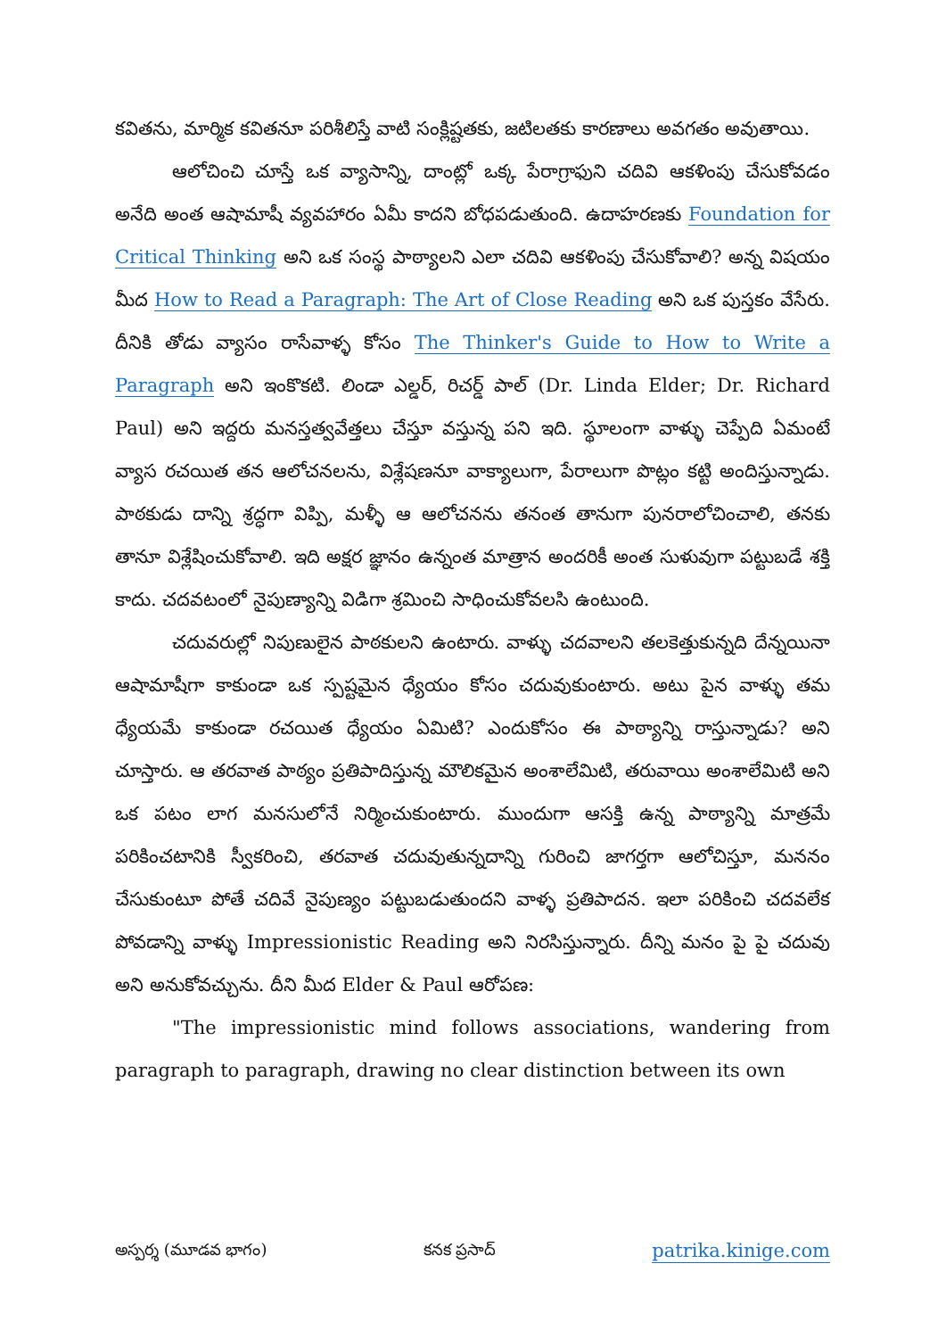కవితను, మార్మిక కవితనూ పరిశీలిస్తే వాటి సంక్లిష్టతకు, జటిలతకు కారణాలు అవగతం అవుతాయి.
ఆలోచించి చూస్తే ఒక వ్యాసాన్ని, దాంట్లో ఒక్క పేరాగ్రాఫుని చదివి ఆకళింపు చేసుకోవడం అనేది అంత ఆషామాషీ వ్యవహారం ఏమీ కాదని బోధపడుతుంది. ఉదాహరణకు Foundation for Critical Thinking అని ఒక సంస్థ పాఠ్యాలని ఎలా చదివి ఆకళింపు చేసుకోవాలి? అన్న విషయం మీద How to Read a Paragraph: The Art of Close Reading అని ఒక పుస్తకం వేసేరు. దీనికి తోడు వ్యాసం రాసేవాళ్ళ కోసం The Thinker's Guide to How to Write a Paragraph అని ఇంకొకటి. లిండా ఎల్డర్, రిచర్డ్ పాల్ (Dr. Linda Elder; Dr. Richard Paul) అని ఇద్దరు మనస్తత్వవేత్తలు చేస్తూ వస్తున్న పని ఇది. స్థూలంగా వాళ్ళు చెప్పేది ఏమంటే వ్యాస రచయిత తన ఆలోచనలను, విశ్లేషణనూ వాక్యాలుగా, పేరాలుగా పొట్లం కట్టి అందిస్తున్నాడు. పాఠకుడు దాన్ని శ్రద్ధగా విప్పి, మళ్ళీ ఆ ఆలోచనను తనంత తానుగా పునరాలోచించాలి, తనకు తానూ విశ్లేషించుకోవాలి. ఇది అక్షర జ్ఞానం ఉన్నంత మాత్రాన అందరికీ అంత సుళువుగా పట్టుబడే శక్తి కాదు. చదవటంలో నైపుణ్యాన్ని విడిగా శ్రమించి సాధించుకోవలసి ఉంటుంది.
చదువరుల్లో నిపుణులైన పాఠకులని ఉంటారు. వాళ్ళు చదవాలని తలకెత్తుకున్నది దేన్నయినా ఆషామాషీగా కాకుండా ఒక స్పష్టమైన ధ్యేయం కోసం చదువుకుంటారు. అటు పైన వాళ్ళు తమ ధ్యేయమే కాకుండా రచయిత ధ్యేయం ఏమిటి? ఎందుకోసం ఈ పాఠ్యాన్ని రాస్తున్నాడు? అని చూస్తారు. ఆ తరవాత పాఠ్యం ప్రతిపాదిస్తున్న మౌలికమైన అంశాలేమిటి, తరువాయి అంశాలేమిటి అని ఒక పటం లాగ మనసులోనే నిర్మించుకుంటారు. ముందుగా ఆసక్తి ఉన్న పాఠ్యాన్ని మాత్రమే పరికించటానికి స్వీకరించి, తరవాత చదువుతున్నదాన్ని గురించి జాగర్తగా ఆలోచిస్తూ, మననం చేసుకుంటూ పోతే చదివే నైపుణ్యం పట్టుబడుతుందని వాళ్ళ ప్రతిపాదన. ఇలా పరికించి చదవలేక పోవడాన్ని వాళ్ళు Impressionistic Reading అని నిరసిస్తున్నారు. దీన్ని మనం పై పై చదువు అని అనుకోవచ్చును. దీని మీద Elder & Paul ఆరోపణ:
"The impressionistic mind follows associations, wandering from paragraph to paragraph, drawing no clear distinction between its own
అస్పర్శ (మూడవ భాగం) కనక ప్రసాద్ patrika.kinige.com